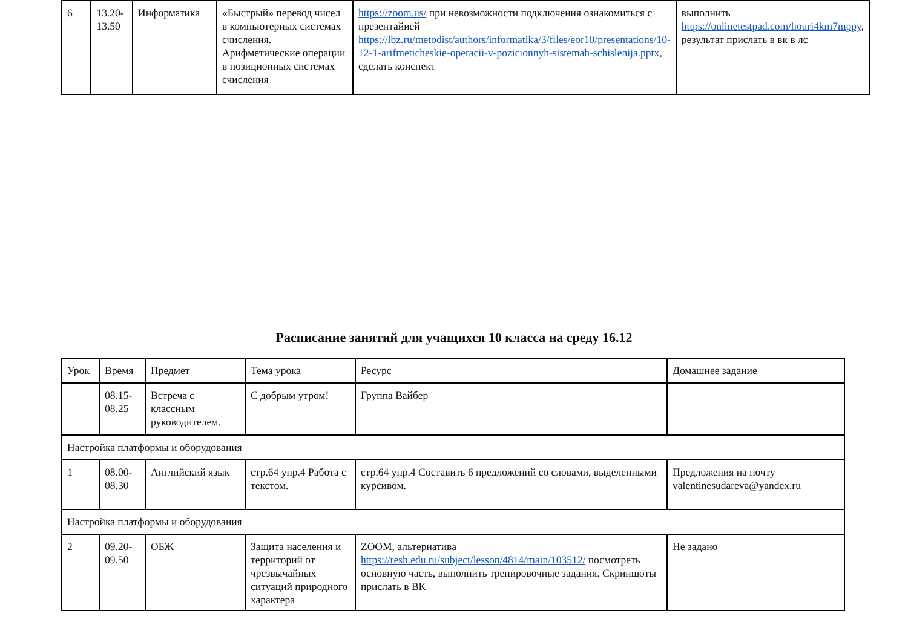| 6 | 13.20- 13.50 | Информатика | «Быстрый» перевод чисел в компьютерных системах счисления. Арифметические операции в позиционных системах счисления | https://zoom.us/ при невозможности подключения ознакомиться с презентайией https://lbz.ru/metodist/authors/informatika/3/files/eor10/presentations/10-12-1-arifmeticheskie-operacii-v-pozicionnyh-sistemah-schislenija.pptx , сделать конспект | выполнить https://onlinetestpad.com/houri4km7mppy , результат прислать в вк в лс |
Расписание занятий для учащихся 10 класса на среду 16.12
| Урок | Время | Предмет | Тема урока | Ресурс | Домашнее задание |
| | 08.15- 08.25 | Встреча с классным руководителем. | С добрым утром! | Группа Вайбер | |
| Настройка платформы и оборудования | | | | | |
| 1 | 08.00- 08.30 | Английский язык | стр.64 упр.4 Работа с текстом. | стр.64 упр.4 Составить 6 предложений со словами, выделенными курсивом. | Предложения на почту valentinesudareva@yandex.ru |
| Настройка платформы и оборудования | | | | | |
| 2 | 09.20- 09.50 | ОБЖ | Защита населения и территорий от чрезвычайных ситуаций природного характера | ZOOM, альтернатива https://resh.edu.ru/subject/lesson/4814/main/103512/ посмотреть основную часть, выполнить тренировочные задания. Скриншоты прислать в ВК | Не задано |